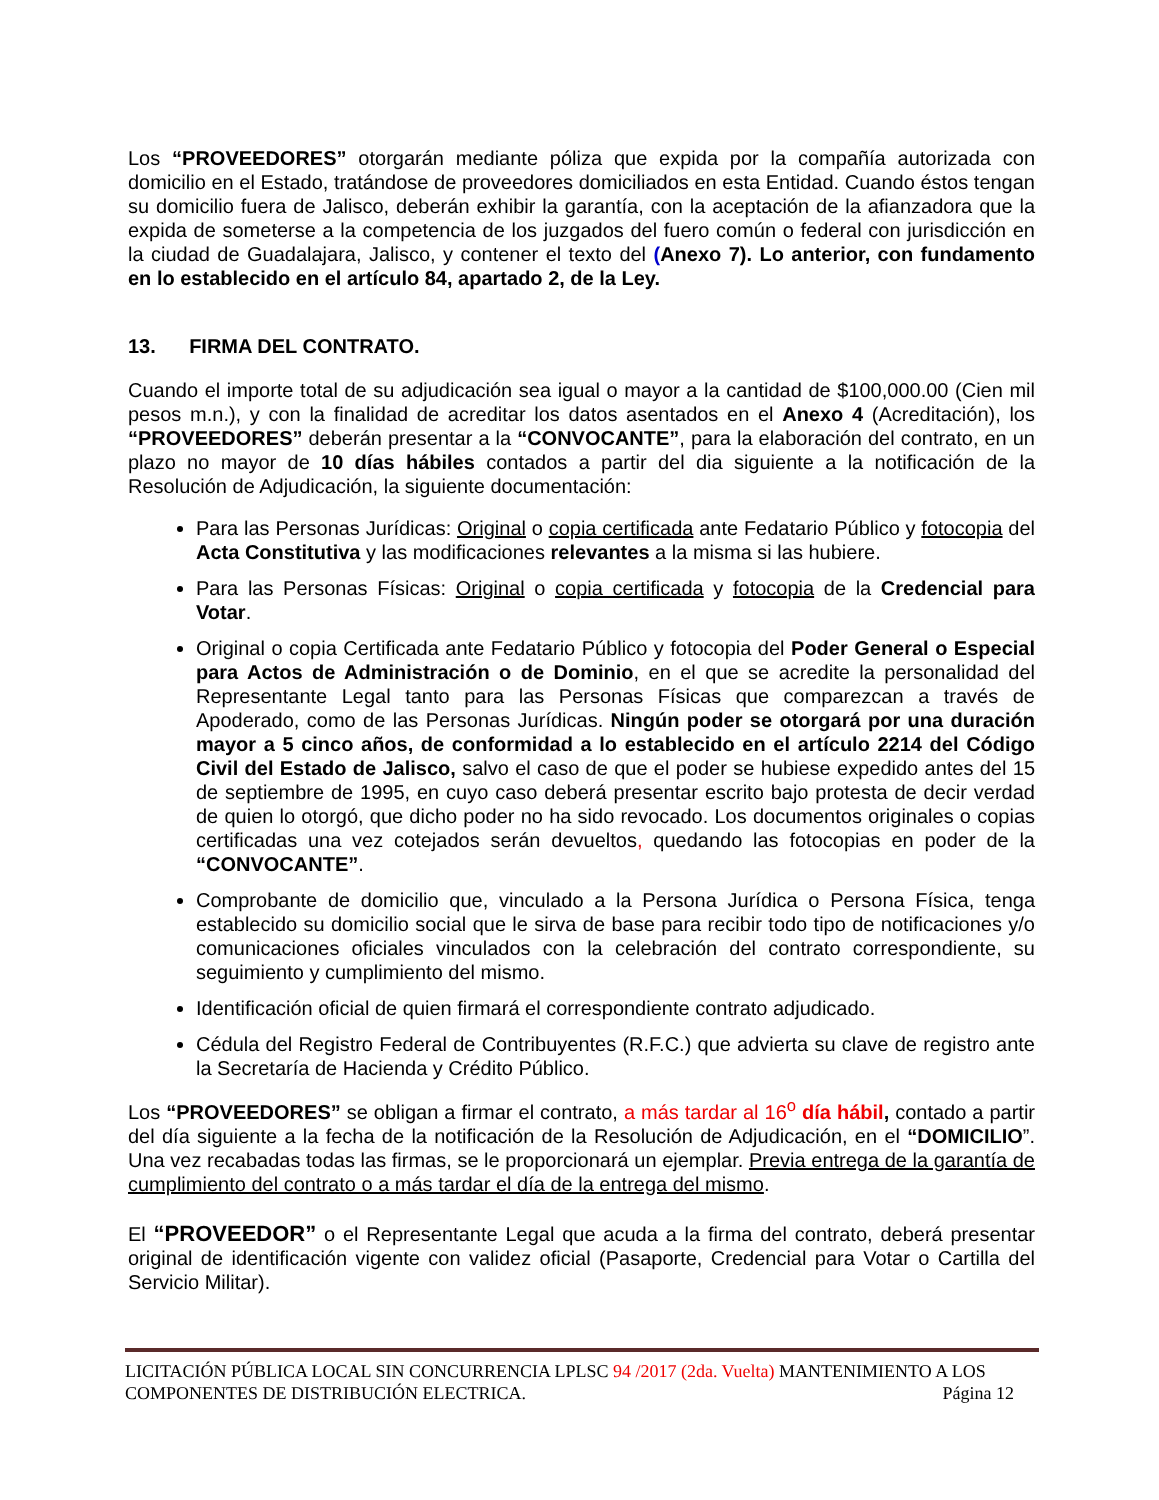Los “PROVEEDORES” otorgarán mediante póliza que expida por la compañía autorizada con domicilio en el Estado, tratándose de proveedores domiciliados en esta Entidad. Cuando éstos tengan su domicilio fuera de Jalisco, deberán exhibir la garantía, con la aceptación de la afianzadora que la expida de someterse a la competencia de los juzgados del fuero común o federal con jurisdicción en la ciudad de Guadalajara, Jalisco, y contener el texto del (Anexo 7). Lo anterior, con fundamento en lo establecido en el artículo 84, apartado 2, de la Ley.
13. FIRMA DEL CONTRATO.
Cuando el importe total de su adjudicación sea igual o mayor a la cantidad de $100,000.00 (Cien mil pesos m.n.), y con la finalidad de acreditar los datos asentados en el Anexo 4 (Acreditación), los “PROVEEDORES” deberán presentar a la “CONVOCANTE”, para la elaboración del contrato, en un plazo no mayor de 10 días hábiles contados a partir del dia siguiente a la notificación de la Resolución de Adjudicación, la siguiente documentación:
Para las Personas Jurídicas: Original o copia certificada ante Fedatario Público y fotocopia del Acta Constitutiva y las modificaciones relevantes a la misma si las hubiere.
Para las Personas Físicas: Original o copia certificada y fotocopia de la Credencial para Votar.
Original o copia Certificada ante Fedatario Público y fotocopia del Poder General o Especial para Actos de Administración o de Dominio, en el que se acredite la personalidad del Representante Legal tanto para las Personas Físicas que comparezcan a través de Apoderado, como de las Personas Jurídicas. Ningún poder se otorgará por una duración mayor a 5 cinco años, de conformidad a lo establecido en el artículo 2214 del Código Civil del Estado de Jalisco, salvo el caso de que el poder se hubiese expedido antes del 15 de septiembre de 1995, en cuyo caso deberá presentar escrito bajo protesta de decir verdad de quien lo otorgó, que dicho poder no ha sido revocado. Los documentos originales o copias certificadas una vez cotejados serán devueltos, quedando las fotocopias en poder de la “CONVOCANTE”.
Comprobante de domicilio que, vinculado a la Persona Jurídica o Persona Física, tenga establecido su domicilio social que le sirva de base para recibir todo tipo de notificaciones y/o comunicaciones oficiales vinculados con la celebración del contrato correspondiente, su seguimiento y cumplimiento del mismo.
Identificación oficial de quien firmará el correspondiente contrato adjudicado.
Cédula del Registro Federal de Contribuyentes (R.F.C.) que advierta su clave de registro ante la Secretaría de Hacienda y Crédito Público.
Los “PROVEEDORES” se obligan a firmar el contrato, a más tardar al 16<sup>o</sup> día hábil, contado a partir del día siguiente a la fecha de la notificación de la Resolución de Adjudicación, en el “DOMICILIO”. Una vez recabadas todas las firmas, se le proporcionará un ejemplar. Previa entrega de la garantía de cumplimiento del contrato o a más tardar el día de la entrega del mismo.
El “PROVEEDOR” o el Representante Legal que acuda a la firma del contrato, deberá presentar original de identificación vigente con validez oficial (Pasaporte, Credencial para Votar o Cartilla del Servicio Militar).
LICITACIÓN PÚBLICA LOCAL SIN CONCURRENCIA LPLSC 94 /2017 (2da. Vuelta) MANTENIMIENTO A LOS
COMPONENTES DE DISTRIBUCIÓN ELECTRICA. Página 12